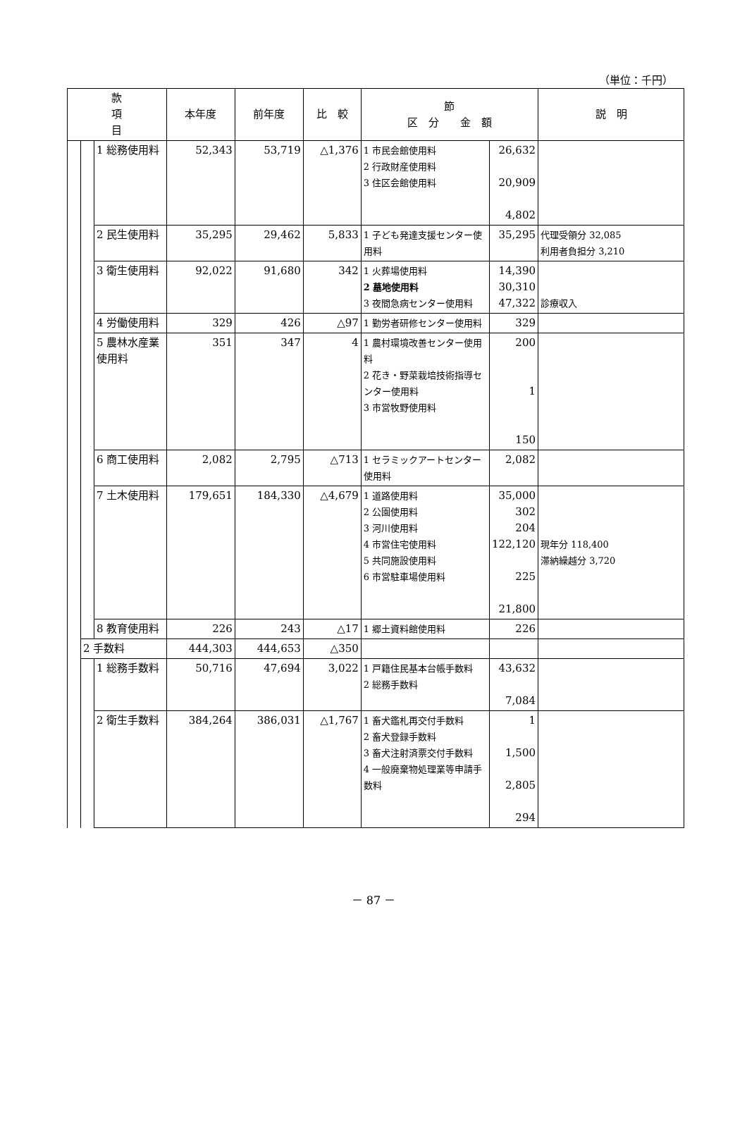（単位：千円）
| 款 項 目 | | | 本年度 | 前年度 | 比 較 | 節 区 分 金 額 | | 説 明 |
| --- | --- | --- | --- | --- | --- | --- | --- | --- |
| | | 1 総務使用料 | 52,343 | 53,719 | △1,376 | 1 市民会館使用料 2 行政財産使用料 3 住区会館使用料 | 26,632 20,909 4,802 | |
| | | 2 民生使用料 | 35,295 | 29,462 | 5,833 | 1 子ども発達支援センター使用料 | 35,295 | 代理受領分 32,085 利用者負担分 3,210 |
| | | 3 衛生使用料 | 92,022 | 91,680 | 342 | 1 火葬場使用料 2 墓地使用料 3 夜間急病センター使用料 | 14,390 30,310 47,322 | 診療収入 |
| | | 4 労働使用料 | 329 | 426 | △97 | 1 勤労者研修センター使用料 | 329 | |
| | | 5 農林水産業使用料 | 351 | 347 | 4 | 1 農村環境改善センター使用料 2 花き・野菜栽培技術指導センター使用料 3 市営牧野使用料 | 200 1 150 | |
| | | 6 商工使用料 | 2,082 | 2,795 | △713 | 1 セラミックアートセンター使用料 | 2,082 | |
| | | 7 土木使用料 | 179,651 | 184,330 | △4,679 | 1 道路使用料 2 公園使用料 3 河川使用料 4 市営住宅使用料 5 共同施設使用料 6 市営駐車場使用料 | 35,000 302 204 122,120 225 21,800 | 現年分 118,400 滞納繰越分 3,720 |
| | | 8 教育使用料 | 226 | 243 | △17 | 1 郷土資料館使用料 | 226 | |
| | 2 手数料 | | 444,303 | 444,653 | △350 | | | |
| | | 1 総務手数料 | 50,716 | 47,694 | 3,022 | 1 戸籍住民基本台帳手数料 2 総務手数料 | 43,632 7,084 | |
| | | 2 衛生手数料 | 384,264 | 386,031 | △1,767 | 1 畜犬鑑札再交付手数料 2 畜犬登録手数料 3 畜犬注射済票交付手数料 4 一般廃棄物処理業等申請手数料 | 1 1,500 2,805 294 | |
－ 87 －